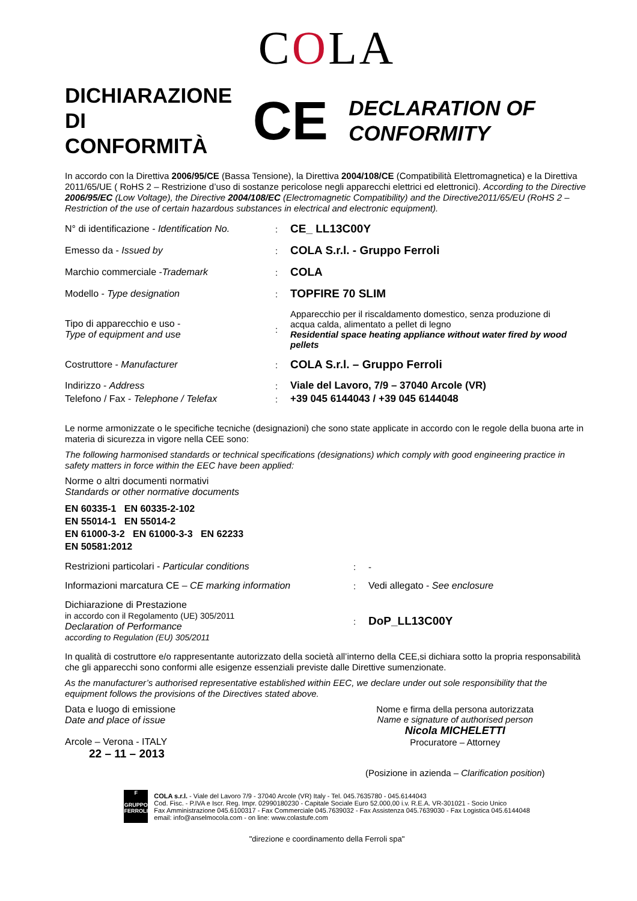COLA
DICHIARAZIONE DI CONFORMITÀ
CE
DECLARATION OF CONFORMITY
In accordo con la Direttiva 2006/95/CE (Bassa Tensione), la Direttiva 2004/108/CE (Compatibilità Elettromagnetica) e la Direttiva 2011/65/UE ( RoHS 2 – Restrizione d’uso di sostanze pericolose negli apparecchi elettrici ed elettronici). According to the Directive 2006/95/EC (Low Voltage), the Directive 2004/108/EC (Electromagnetic Compatibility) and the Directive2011/65/EU (RoHS 2 – Restriction of the use of certain hazardous substances in electrical and electronic equipment).
N° di identificazione - Identification No.
:
CE_ LL13C00Y
Emesso da - Issued by :
COLA S.r.l. - Gruppo Ferroli
Marchio commerciale -Trademark :
COLA
Modello - Type designation :
TOPFIRE 70 SLIM
Tipo di apparecchio e uso -
Type of equipment and use
:
Apparecchio per il riscaldamento domestico, senza produzione di acqua calda, alimentato a pellet di legno
Residential space heating appliance without water fired by wood pellets
Costruttore - Manufacturer :
COLA S.r.l. – Gruppo Ferroli
Indirizzo - Address :
Viale del Lavoro, 7/9 – 37040 Arcole (VR)
Telefono / Fax - Telephone / Telefax :
+39 045 6144043 / +39 045 6144048
Le norme armonizzate o le specifiche tecniche (designazioni) che sono state applicate in accordo con le regole della buona arte in materia di sicurezza in vigore nella CEE sono:
The following harmonised standards or technical specifications (designations) which comply with good engineering practice in safety matters in force within the EEC have been applied:
Norme o altri documenti normativi
Standards or other normative documents
EN 60335-1 EN 60335-2-102
EN 55014-1 EN 55014-2
EN 61000-3-2 EN 61000-3-3 EN 62233
EN 50581:2012
Restrizioni particolari - Particular conditions : -
Informazioni marcatura CE – CE marking information : Vedi allegato - See enclosure
Dichiarazione di Prestazione
in accordo con il Regolamento (UE) 305/2011
Declaration of Performance
according to Regulation (EU) 305/2011
:
DoP_LL13C00Y
In qualità di costruttore e/o rappresentante autorizzato della società all’interno della CEE,si dichiara sotto la propria responsabilità che gli apparecchi sono conformi alle esigenze essenziali previste dalle Direttive sumenzionate.
As the manufacturer’s authorised representative established within EEC, we declare under out sole responsibility that the equipment follows the provisions of the Directives stated above.
Data e luogo di emissione
Date and place of issue
Arcole – Verona - ITALY
22 – 11 – 2013
Nome e firma della persona autorizzata
Name e signature of authorised person
Nicola MICHELETTI
Procuratore – Attorney
(Posizione in azienda – Clarification position)
F
GRUPPO FERROLI
COLA s.r.l. - Viale del Lavoro 7/9 - 37040 Arcole (VR) Italy - Tel. 045.7635780 - 045.6144043
Cod. Fisc. - P.IVA e Iscr. Reg. Impr. 02990180230 - Capitale Sociale Euro 52.000,00 i.v. R.E.A. VR-301021 - Socio Unico
Fax Amministrazione 045.6100317 - Fax Commerciale 045.7639032 - Fax Assistenza 045.7639030 - Fax Logistica 045.6144048
email: info@anselmocola.com - on line: www.colastufe.com
"direzione e coordinamento della Ferroli spa"